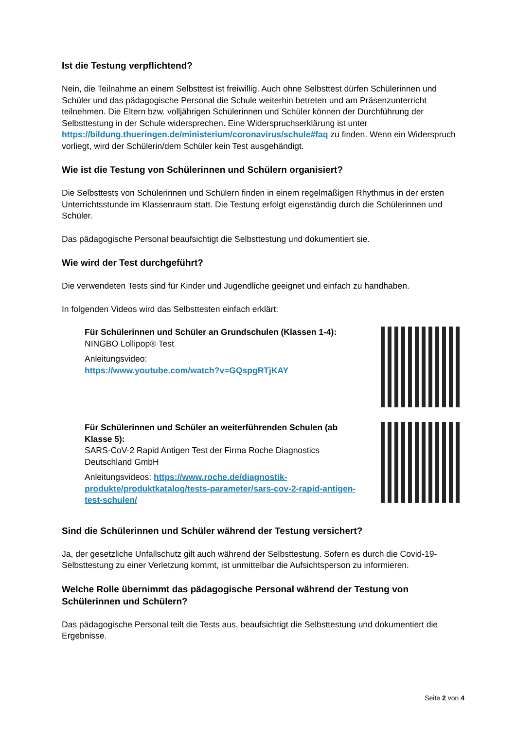Ist die Testung verpflichtend?
Nein, die Teilnahme an einem Selbsttest ist freiwillig. Auch ohne Selbsttest dürfen Schülerinnen und Schüler und das pädagogische Personal die Schule weiterhin betreten und am Präsenzunterricht teilnehmen. Die Eltern bzw. volljährigen Schülerinnen und Schüler können der Durchführung der Selbsttestung in der Schule widersprechen. Eine Widerspruchserklärung ist unter https://bildung.thueringen.de/ministerium/coronavirus/schule#faq zu finden. Wenn ein Widerspruch vorliegt, wird der Schülerin/dem Schüler kein Test ausgehändigt.
Wie ist die Testung von Schülerinnen und Schülern organisiert?
Die Selbsttests von Schülerinnen und Schülern finden in einem regelmäßigen Rhythmus in der ersten Unterrichtsstunde im Klassenraum statt. Die Testung erfolgt eigenständig durch die Schülerinnen und Schüler.
Das pädagogische Personal beaufsichtigt die Selbsttestung und dokumentiert sie.
Wie wird der Test durchgeführt?
Die verwendeten Tests sind für Kinder und Jugendliche geeignet und einfach zu handhaben.
In folgenden Videos wird das Selbsttesten einfach erklärt:
Für Schülerinnen und Schüler an Grundschulen (Klassen 1-4):
NINGBO Lollipop® Test
Anleitungsvideo:
https://www.youtube.com/watch?v=GQspgRTjKAY
Für Schülerinnen und Schüler an weiterführenden Schulen (ab Klasse 5):
SARS-CoV-2 Rapid Antigen Test der Firma Roche Diagnostics Deutschland GmbH
Anleitungsvideos: https://www.roche.de/diagnostik-produkte/produktkatalog/tests-parameter/sars-cov-2-rapid-antigen-test-schulen/
Sind die Schülerinnen und Schüler während der Testung versichert?
Ja, der gesetzliche Unfallschutz gilt auch während der Selbsttestung. Sofern es durch die Covid-19-Selbsttestung zu einer Verletzung kommt, ist unmittelbar die Aufsichtsperson zu informieren.
Welche Rolle übernimmt das pädagogische Personal während der Testung von Schülerinnen und Schülern?
Das pädagogische Personal teilt die Tests aus, beaufsichtigt die Selbsttestung und dokumentiert die Ergebnisse.
Seite 2 von 4